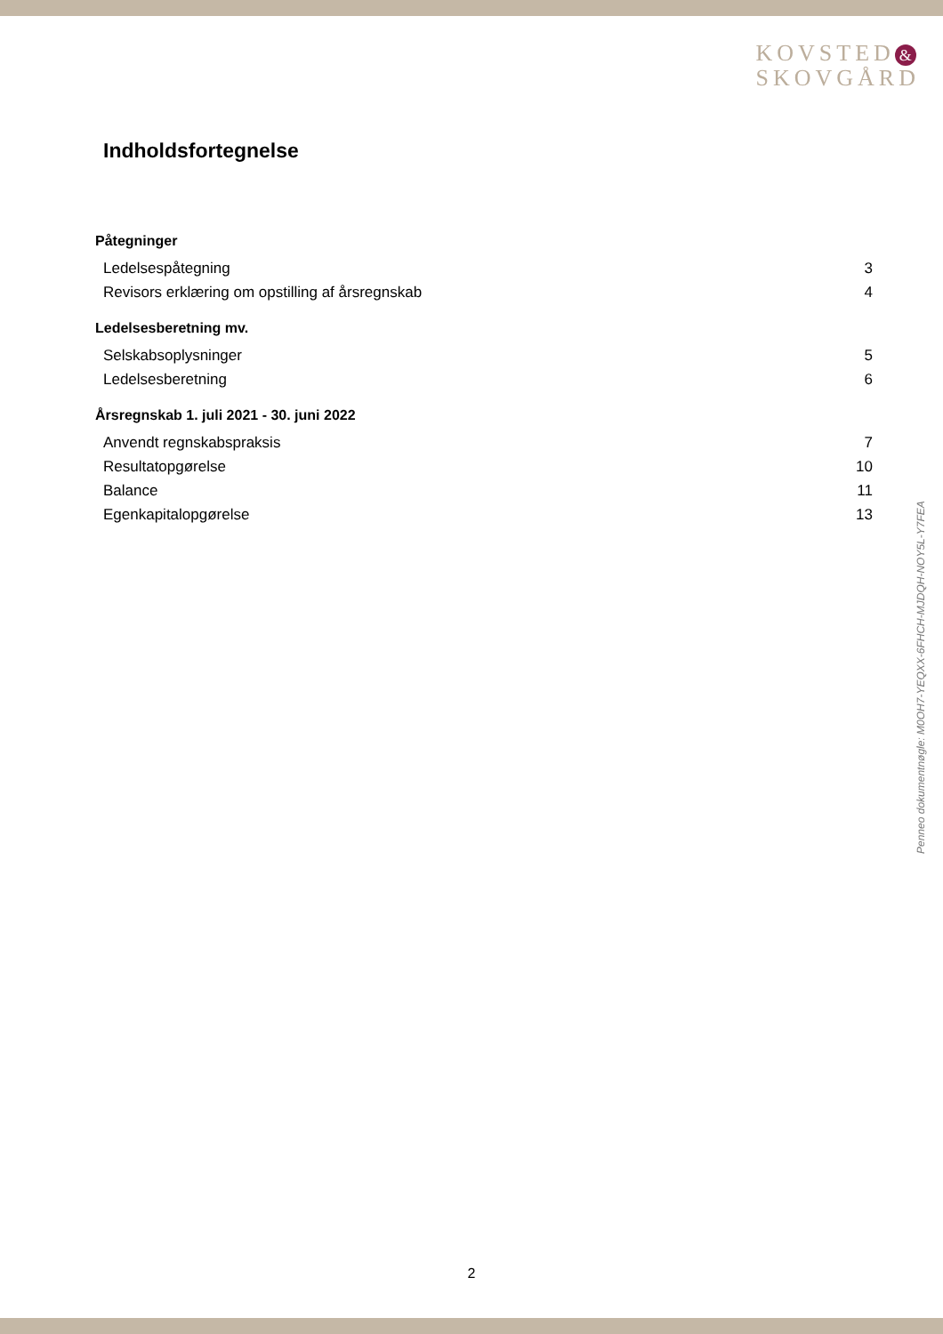KOVSTED &
SKOVGÅRD
Indholdsfortegnelse
Påtegninger
Ledelsespåtegning 3
Revisors erklæring om opstilling af årsregnskab 4
Ledelsesberetning mv.
Selskabsoplysninger 5
Ledelsesberetning 6
Årsregnskab 1. juli 2021 - 30. juni 2022
Anvendt regnskabspraksis 7
Resultatopgørelse 10
Balance 11
Egenkapitalopgørelse 13
Penneo dokumentnøgle: M0OH7-YEQXX-6FHCH-MJDQH-NOY5L-Y7FEA
2